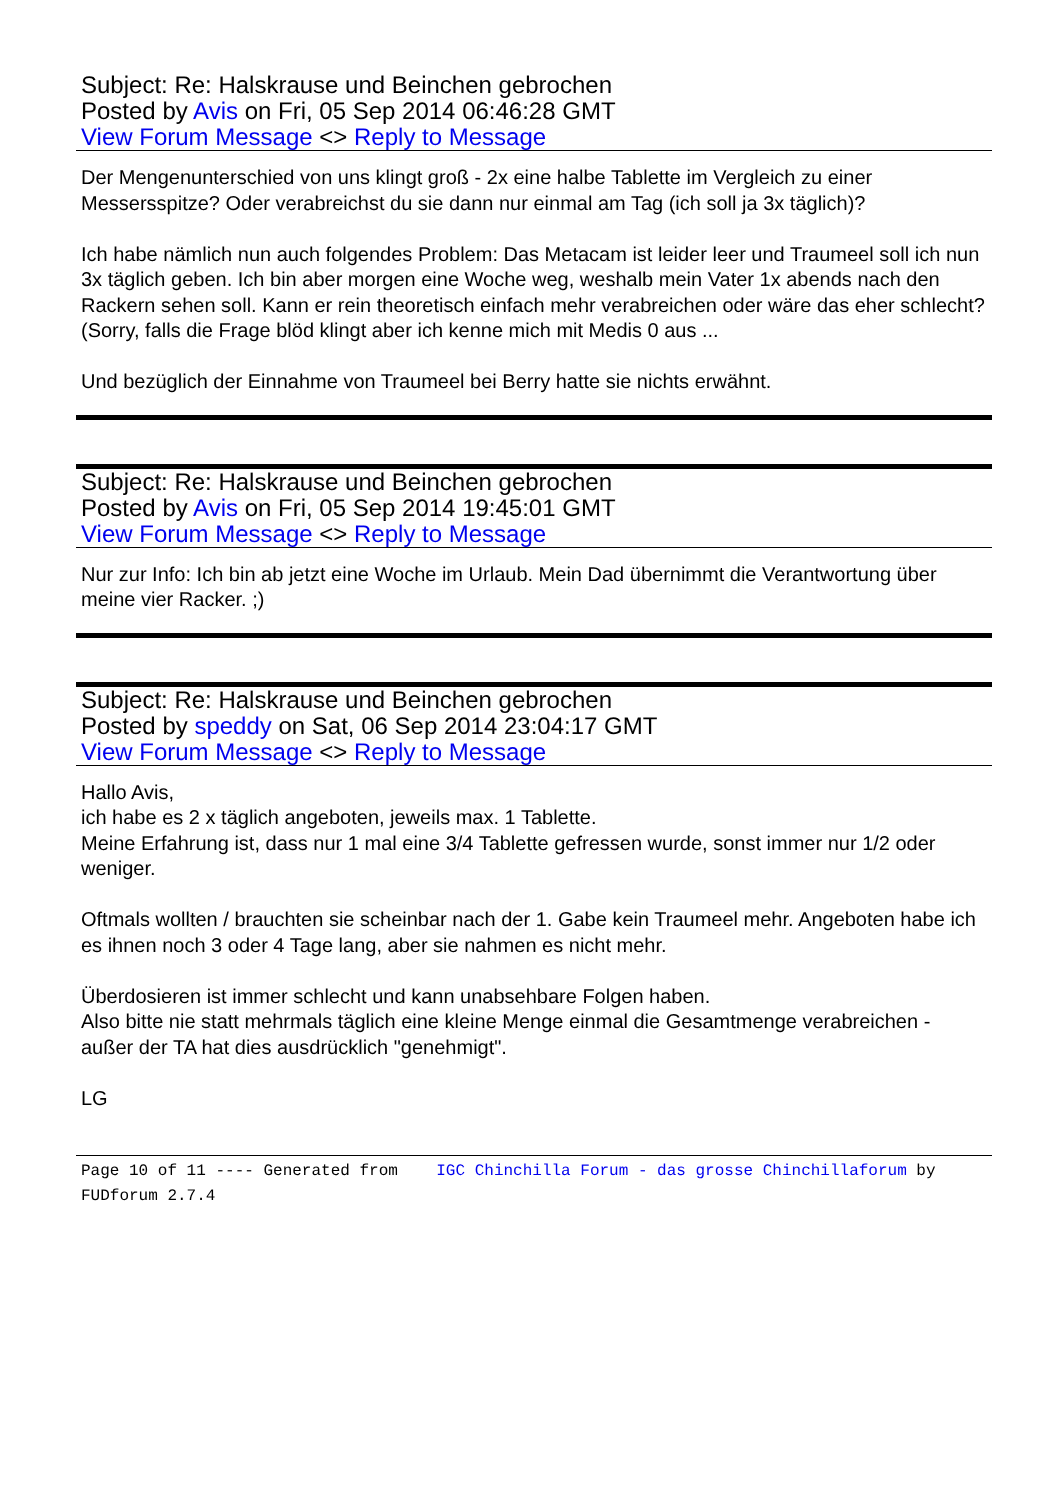Subject: Re: Halskrause und Beinchen gebrochen
Posted by Avis on Fri, 05 Sep 2014 06:46:28 GMT
View Forum Message <> Reply to Message
Der Mengenunterschied von uns klingt groß - 2x eine halbe Tablette im Vergleich zu einer Messersspitze? Oder verabreichst du sie dann nur einmal am Tag (ich soll ja 3x täglich)?
Ich habe nämlich nun auch folgendes Problem: Das Metacam ist leider leer und Traumeel soll ich nun 3x täglich geben. Ich bin aber morgen eine Woche weg, weshalb mein Vater 1x abends nach den Rackern sehen soll. Kann er rein theoretisch einfach mehr verabreichen oder wäre das eher schlecht? (Sorry, falls die Frage blöd klingt aber ich kenne mich mit Medis 0 aus ...
Und bezüglich der Einnahme von Traumeel bei Berry hatte sie nichts erwähnt.
Subject: Re: Halskrause und Beinchen gebrochen
Posted by Avis on Fri, 05 Sep 2014 19:45:01 GMT
View Forum Message <> Reply to Message
Nur zur Info: Ich bin ab jetzt eine Woche im Urlaub. Mein Dad übernimmt die Verantwortung über meine vier Racker. ;)
Subject: Re: Halskrause und Beinchen gebrochen
Posted by speddy on Sat, 06 Sep 2014 23:04:17 GMT
View Forum Message <> Reply to Message
Hallo Avis,
ich habe es 2 x täglich angeboten, jeweils max. 1 Tablette.
Meine Erfahrung ist, dass nur 1 mal eine 3/4 Tablette gefressen wurde, sonst immer nur 1/2 oder weniger.
Oftmals wollten / brauchten sie scheinbar nach der 1. Gabe kein Traumeel mehr. Angeboten habe ich es ihnen noch 3 oder 4 Tage lang, aber sie nahmen es nicht mehr.
Überdosieren ist immer schlecht und kann unabsehbare Folgen haben.
Also bitte nie statt mehrmals täglich eine kleine Menge einmal die Gesamtmenge verabreichen - außer der TA hat dies ausdrücklich "genehmigt".
LG
Page 10 of 11 ---- Generated from IGC Chinchilla Forum - das grosse Chinchillaforum by FUDforum 2.7.4